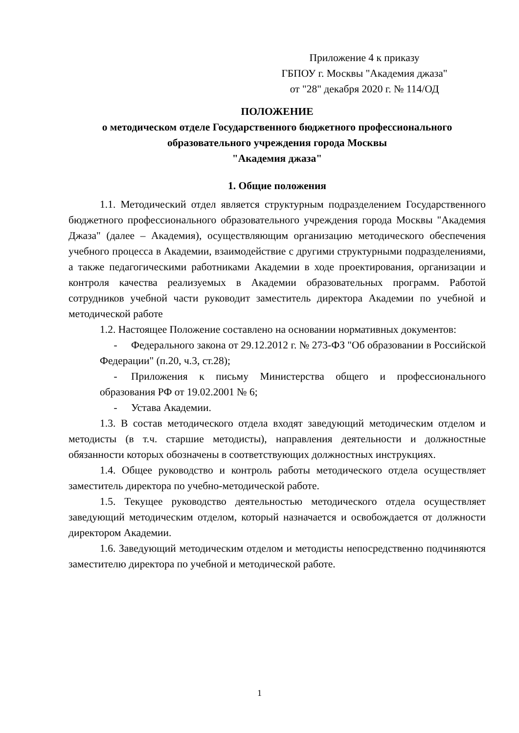Приложение 4 к приказу
ГБПОУ г. Москвы "Академия джаза"
от "28" декабря 2020 г. № 114/ОД
ПОЛОЖЕНИЕ
о методическом отделе Государственного бюджетного профессионального образовательного учреждения города Москвы
"Академия джаза"
1. Общие положения
1.1. Методический отдел является структурным подразделением Государственного бюджетного профессионального образовательного учреждения города Москвы "Академия Джаза" (далее – Академия), осуществляющим организацию методического обеспечения учебного процесса в Академии, взаимодействие с другими структурными подразделениями, а также педагогическими работниками Академии в ходе проектирования, организации и контроля качества реализуемых в Академии образовательных программ. Работой сотрудников учебной части руководит заместитель директора Академии по учебной и методической работе
1.2. Настоящее Положение составлено на основании нормативных документов:
- Федерального закона от 29.12.2012 г. № 273-ФЗ "Об образовании в Российской Федерации" (п.20, ч.3, ст.28);
- Приложения к письму Министерства общего и профессионального образования РФ от 19.02.2001 № 6;
- Устава Академии.
1.3. В состав методического отдела входят заведующий методическим отделом и методисты (в т.ч. старшие методисты), направления деятельности и должностные обязанности которых обозначены в соответствующих должностных инструкциях.
1.4. Общее руководство и контроль работы методического отдела осуществляет заместитель директора по учебно-методической работе.
1.5. Текущее руководство деятельностью методического отдела осуществляет заведующий методическим отделом, который назначается и освобождается от должности директором Академии.
1.6. Заведующий методическим отделом и методисты непосредственно подчиняются заместителю директора по учебной и методической работе.
1